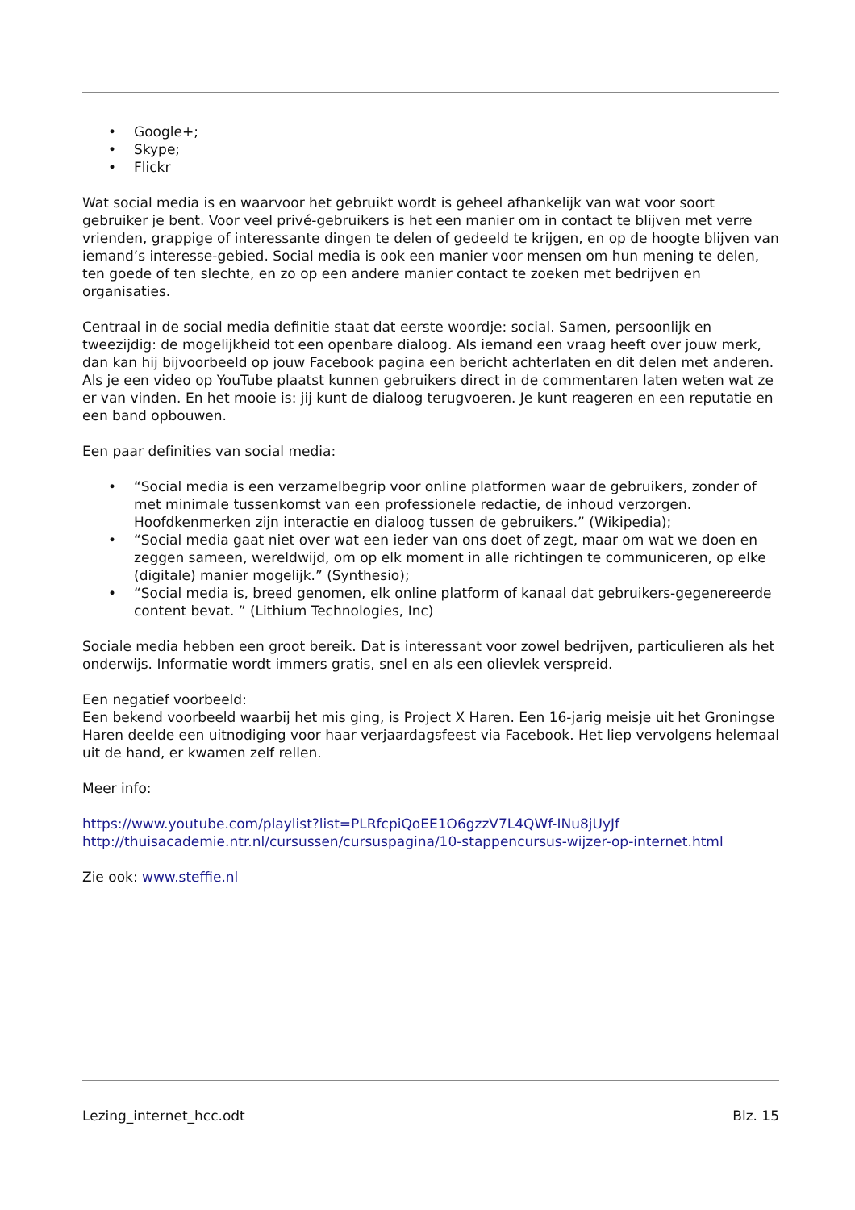• Google+;
• Skype;
• Flickr
Wat social media is en waarvoor het gebruikt wordt is geheel afhankelijk van wat voor soort gebruiker je bent. Voor veel privé-gebruikers is het een manier om in contact te blijven met verre vrienden, grappige of interessante dingen te delen of gedeeld te krijgen, en op de hoogte blijven van iemand’s interesse-gebied. Social media is ook een manier voor mensen om hun mening te delen, ten goede of ten slechte, en zo op een andere manier contact te zoeken met bedrijven en organisaties.
Centraal in de social media definitie staat dat eerste woordje: social. Samen, persoonlijk en tweezijdig: de mogelijkheid tot een openbare dialoog. Als iemand een vraag heeft over jouw merk, dan kan hij bijvoorbeeld op jouw Facebook pagina een bericht achterlaten en dit delen met anderen. Als je een video op YouTube plaatst kunnen gebruikers direct in de commentaren laten weten wat ze er van vinden. En het mooie is: jij kunt de dialoog terugvoeren. Je kunt reageren en een reputatie en een band opbouwen.
Een paar definities van social media:
• “Social media is een verzamelbegrip voor online platformen waar de gebruikers, zonder of met minimale tussenkomst van een professionele redactie, de inhoud verzorgen. Hoofdkenmerken zijn interactie en dialoog tussen de gebruikers.” (Wikipedia);
• “Social media gaat niet over wat een ieder van ons doet of zegt, maar om wat we doen en zeggen sameen, wereldwijd, om op elk moment in alle richtingen te communiceren, op elke (digitale) manier mogelijk.” (Synthesio);
• “Social media is, breed genomen, elk online platform of kanaal dat gebruikers-gegenereerde content bevat. ” (Lithium Technologies, Inc)
Sociale media hebben een groot bereik. Dat is interessant voor zowel bedrijven, particulieren als het onderwijs. Informatie wordt immers gratis, snel en als een olievlek verspreid.
Een negatief voorbeeld:
Een bekend voorbeeld waarbij het mis ging, is Project X Haren. Een 16-jarig meisje uit het Groningse Haren deelde een uitnodiging voor haar verjaardagsfeest via Facebook. Het liep vervolgens helemaal uit de hand, er kwamen zelf rellen.
Meer info:
https://www.youtube.com/playlist?list=PLRfcpiQoEE1O6gzzV7L4QWf-INu8jUyJf
http://thuisacademie.ntr.nl/cursussen/cursuspagina/10-stappencursus-wijzer-op-internet.html
Zie ook: www.steffie.nl
Lezing_internet_hcc.odt Blz. 15